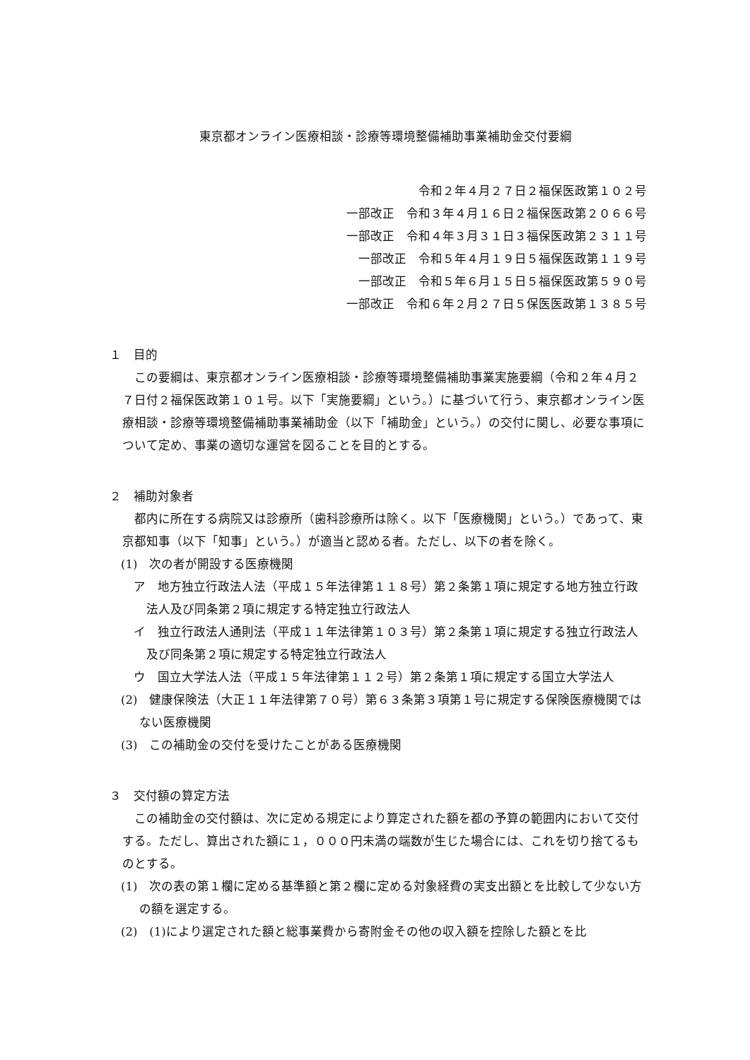東京都オンライン医療相談・診療等環境整備補助事業補助金交付要綱
令和２年４月２７日２福保医政第１０２号
一部改正　令和３年４月１６日２福保医政第２０６６号
一部改正　令和４年３月３１日３福保医政第２３１１号
一部改正　令和５年４月１９日５福保医政第１１９号
一部改正　令和５年６月１５日５福保医政第５９０号
一部改正　令和６年２月２７日５保医医政第１３８５号
１　目的
この要綱は、東京都オンライン医療相談・診療等環境整備補助事業実施要綱（令和２年４月２７日付２福保医政第１０１号。以下「実施要綱」という。）に基づいて行う、東京都オンライン医療相談・診療等環境整備補助事業補助金（以下「補助金」という。）の交付に関し、必要な事項について定め、事業の適切な運営を図ることを目的とする。
２　補助対象者
都内に所在する病院又は診療所（歯科診療所は除く。以下「医療機関」という。）であって、東京都知事（以下「知事」という。）が適当と認める者。ただし、以下の者を除く。
(1)　次の者が開設する医療機関
ア　地方独立行政法人法（平成１５年法律第１１８号）第２条第１項に規定する地方独立行政法人及び同条第２項に規定する特定独立行政法人
イ　独立行政法人通則法（平成１１年法律第１０３号）第２条第１項に規定する独立行政法人及び同条第２項に規定する特定独立行政法人
ウ　国立大学法人法（平成１５年法律第１１２号）第２条第１項に規定する国立大学法人
(2)　健康保険法（大正１１年法律第７０号）第６３条第３項第１号に規定する保険医療機関ではない医療機関
(3)　この補助金の交付を受けたことがある医療機関
３　交付額の算定方法
この補助金の交付額は、次に定める規定により算定された額を都の予算の範囲内において交付する。ただし、算出された額に１，０００円未満の端数が生じた場合には、これを切り捨てるものとする。
(1)　次の表の第１欄に定める基準額と第２欄に定める対象経費の実支出額とを比較して少ない方の額を選定する。
(2)　(1)により選定された額と総事業費から寄附金その他の収入額を控除した額とを比